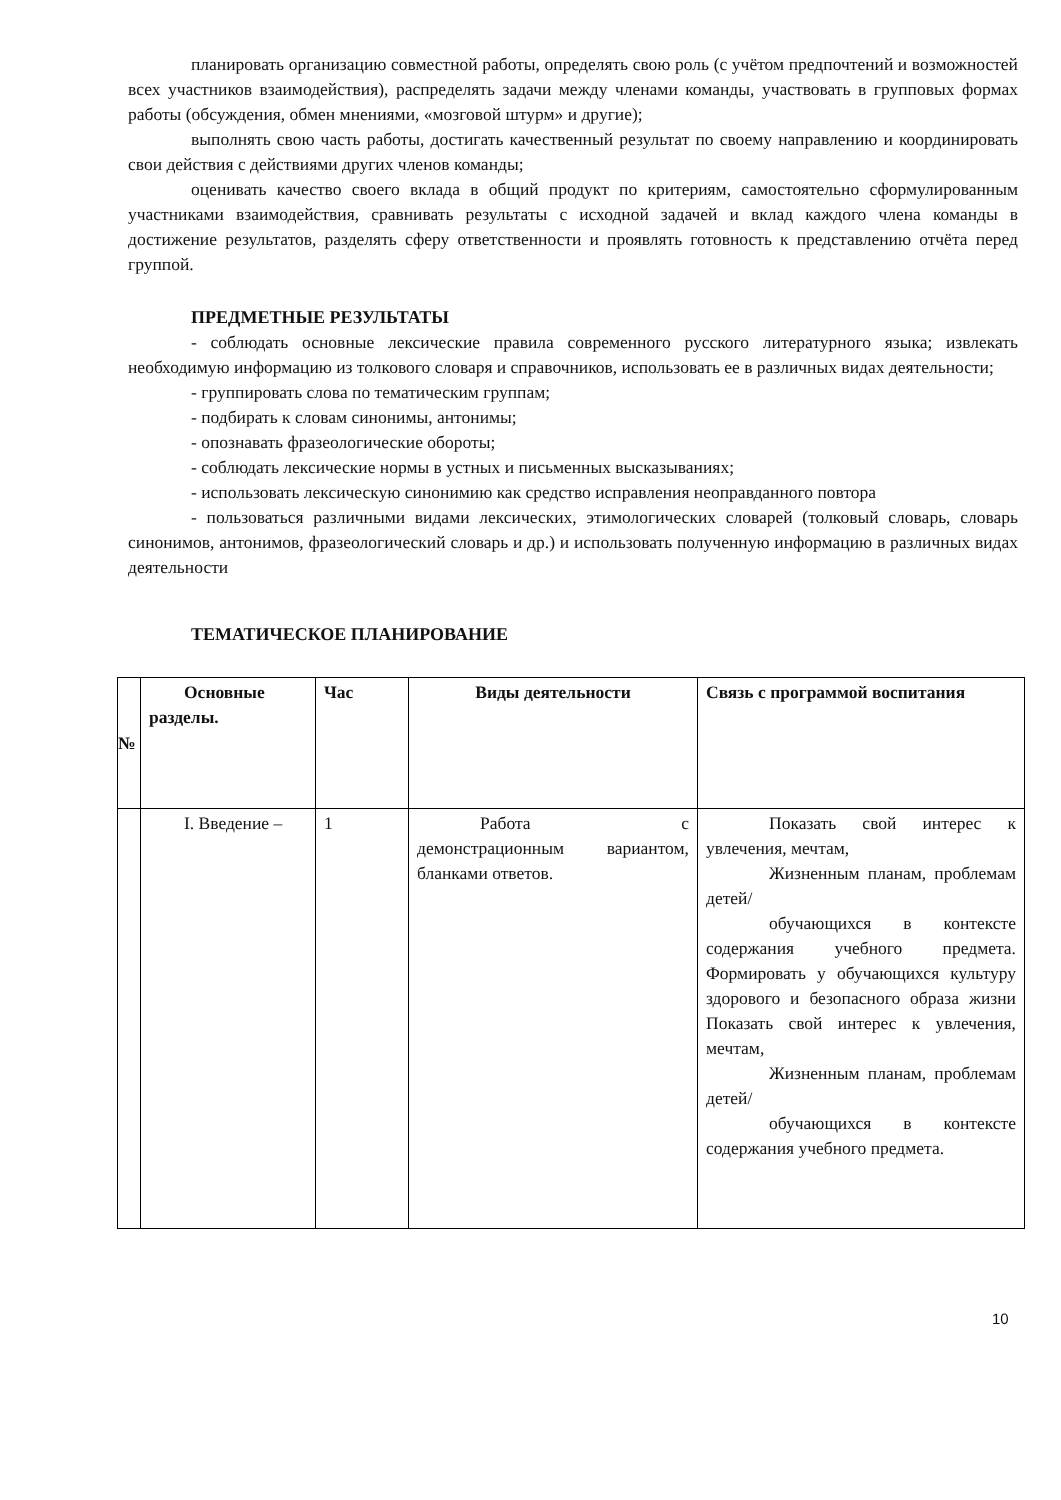планировать организацию совместной работы, определять свою роль (с учётом предпочтений и возможностей всех участников взаимодействия), распределять задачи между членами команды, участвовать в групповых формах работы (обсуждения, обмен мнениями, «мозговой штурм» и другие);
выполнять свою часть работы, достигать качественный результат по своему направлению и координировать свои действия с действиями других членов команды;
оценивать качество своего вклада в общий продукт по критериям, самостоятельно сформулированным участниками взаимодействия, сравнивать результаты с исходной задачей и вклад каждого члена команды в достижение результатов, разделять сферу ответственности и проявлять готовность к представлению отчёта перед группой.
ПРЕДМЕТНЫЕ РЕЗУЛЬТАТЫ
- соблюдать основные лексические правила современного русского литературного языка; извлекать необходимую информацию из толкового словаря и справочников, использовать ее в различных видах деятельности;
- группировать слова по тематическим группам;
- подбирать к словам синонимы, антонимы;
- опознавать фразеологические обороты;
- соблюдать лексические нормы в устных и письменных высказываниях;
- использовать лексическую синонимию как средство исправления неоправданного повтора
- пользоваться различными видами лексических, этимологических словарей (толковый словарь, словарь синонимов, антонимов, фразеологический словарь и др.) и использовать полученную информацию в различных видах деятельности
ТЕМАТИЧЕСКОЕ ПЛАНИРОВАНИЕ
| № | Основные разделы. | Час | Виды деятельности | Связь с программой воспитания |
| --- | --- | --- | --- | --- |
| | I. Введение – | 1 | Работа с демонстрационным вариантом, бланками ответов. | Показать свой интерес к увлечения, мечтам, Жизненным планам, проблемам детей/ обучающихся в контексте содержания учебного предмета. Формировать у обучающихся культуру здорового и безопасного образа жизни Показать свой интерес к увлечения, мечтам, Жизненным планам, проблемам детей/ обучающихся в контексте содержания учебного предмета. |
10